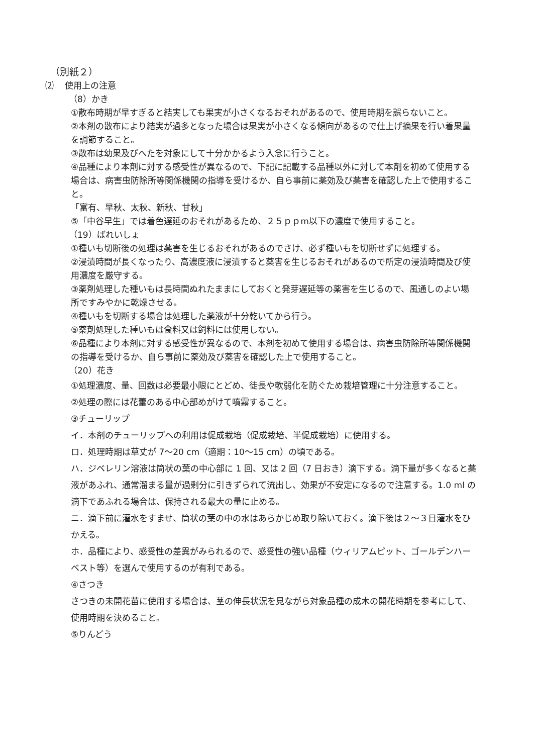（別紙２）
⑵　 使用上の注意
（8）かき
①散布時期が早すぎると結実しても果実が小さくなるおそれがあるので、使用時期を誤らないこと。
②本剤の散布により結実が過多となった場合は果実が小さくなる傾向があるので仕上げ摘果を行い着果量を調節すること。
③散布は幼果及びへたを対象にして十分かかるよう入念に行うこと。
④品種により本剤に対する感受性が異なるので、下記に記載する品種以外に対して本剤を初めて使用する場合は、病害虫防除所等関係機関の指導を受けるか、自ら事前に薬効及び薬害を確認した上で使用すること。
「富有、早秋、太秋、新秋、甘秋」
⑤「中谷早生」では着色遅延のおそれがあるため、２５ｐｐm以下の濃度で使用すること。
（19）ばれいしょ
①種いも切断後の処理は薬害を生じるおそれがあるのでさけ、必ず種いもを切断せずに処理する。
②浸漬時間が長くなったり、高濃度液に浸漬すると薬害を生じるおそれがあるので所定の浸漬時間及び使用濃度を厳守する。
③薬剤処理した種いもは長時間ぬれたままにしておくと発芽遅延等の薬害を生じるので、風通しのよい場所ですみやかに乾燥させる。
④種いもを切断する場合は処理した薬液が十分乾いてから行う。
⑤薬剤処理した種いもは食料又は飼料には使用しない。
⑥品種により本剤に対する感受性が異なるので、本剤を初めて使用する場合は、病害虫防除所等関係機関の指導を受けるか、自ら事前に薬効及び薬害を確認した上で使用すること。
（20）花き
①処理濃度、量、回数は必要最小限にとどめ、徒長や軟弱化を防ぐため栽培管理に十分注意すること。
②処理の際には花蕾のある中心部めがけて噴霧すること。
③チューリップ
イ．本剤のチューリップへの利用は促成栽培（促成栽培、半促成栽培）に使用する。
ロ．処理時期は草丈が 7～20 cm（適期：10～15 cm）の頃である。
ハ．ジベレリン溶液は筒状の葉の中心部に 1 回、又は 2 回（7 日おき）滴下する。滴下量が多くなると薬液があふれ、通常溜まる量が過剰分に引きずられて流出し、効果が不安定になるので注意する。1.0 ml の滴下であふれる場合は、保持される最大の量に止める。
ニ．滴下前に灌水をすませ、筒状の葉の中の水はあらかじめ取り除いておく。滴下後は２～３日灌水をひかえる。
ホ．品種により、感受性の差異がみられるので、感受性の強い品種（ウィリアムピット、ゴールデンハーベスト等）を選んで使用するのが有利である。
④さつき
さつきの未開花苗に使用する場合は、茎の伸長状況を見ながら対象品種の成木の開花時期を参考にして、使用時期を決めること。
⑤りんどう